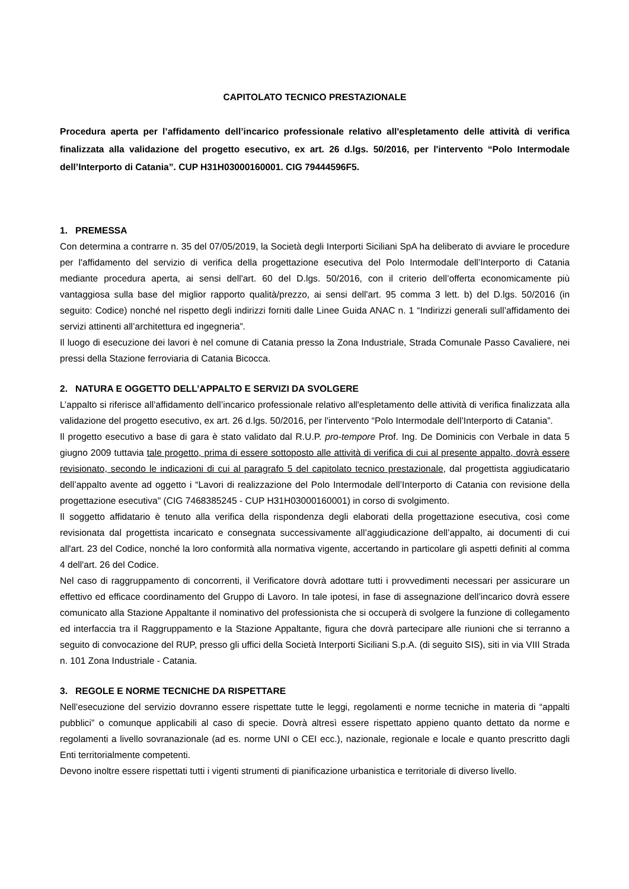CAPITOLATO TECNICO PRESTAZIONALE
Procedura aperta per l’affidamento dell’incarico professionale relativo all'espletamento delle attività di verifica finalizzata alla validazione del progetto esecutivo, ex art. 26 d.lgs. 50/2016, per l'intervento “Polo Intermodale dell’Interporto di Catania”. CUP H31H03000160001. CIG 79444596F5.
1. PREMESSA
Con determina a contrarre n. 35 del 07/05/2019, la Società degli Interporti Siciliani SpA ha deliberato di avviare le procedure per l'affidamento del servizio di verifica della progettazione esecutiva del Polo Intermodale dell’Interporto di Catania mediante procedura aperta, ai sensi dell'art. 60 del D.lgs. 50/2016, con il criterio dell’offerta economicamente più vantaggiosa sulla base del miglior rapporto qualità/prezzo, ai sensi dell'art. 95 comma 3 lett. b) del D.lgs. 50/2016 (in seguito: Codice) nonché nel rispetto degli indirizzi forniti dalle Linee Guida ANAC n. 1 “Indirizzi generali sull’affidamento dei servizi attinenti all’architettura ed ingegneria”.
Il luogo di esecuzione dei lavori è nel comune di Catania presso la Zona Industriale, Strada Comunale Passo Cavaliere, nei pressi della Stazione ferroviaria di Catania Bicocca.
2. NATURA E OGGETTO DELL’APPALTO E SERVIZI DA SVOLGERE
L’appalto si riferisce all’affidamento dell’incarico professionale relativo all'espletamento delle attività di verifica finalizzata alla validazione del progetto esecutivo, ex art. 26 d.lgs. 50/2016, per l'intervento “Polo Intermodale dell’Interporto di Catania”.
Il progetto esecutivo a base di gara è stato validato dal R.U.P. pro-tempore Prof. Ing. De Dominicis con Verbale in data 5 giugno 2009 tuttavia tale progetto, prima di essere sottoposto alle attività di verifica di cui al presente appalto, dovrà essere revisionato, secondo le indicazioni di cui al paragrafo 5 del capitolato tecnico prestazionale, dal progettista aggiudicatario dell’appalto avente ad oggetto i “Lavori di realizzazione del Polo Intermodale dell’Interporto di Catania con revisione della progettazione esecutiva" (CIG 7468385245 - CUP H31H03000160001) in corso di svolgimento.
Il soggetto affidatario è tenuto alla verifica della rispondenza degli elaborati della progettazione esecutiva, così come revisionata dal progettista incaricato e consegnata successivamente all’aggiudicazione dell’appalto, ai documenti di cui all'art. 23 del Codice, nonché la loro conformità alla normativa vigente, accertando in particolare gli aspetti definiti al comma 4 dell'art. 26 del Codice.
Nel caso di raggruppamento di concorrenti, il Verificatore dovrà adottare tutti i provvedimenti necessari per assicurare un effettivo ed efficace coordinamento del Gruppo di Lavoro. In tale ipotesi, in fase di assegnazione dell’incarico dovrà essere comunicato alla Stazione Appaltante il nominativo del professionista che si occuperà di svolgere la funzione di collegamento ed interfaccia tra il Raggruppamento e la Stazione Appaltante, figura che dovrà partecipare alle riunioni che si terranno a seguito di convocazione del RUP, presso gli uffici della Società Interporti Siciliani S.p.A. (di seguito SIS), siti in via VIII Strada n. 101 Zona Industriale - Catania.
3. REGOLE E NORME TECNICHE DA RISPETTARE
Nell’esecuzione del servizio dovranno essere rispettate tutte le leggi, regolamenti e norme tecniche in materia di “appalti pubblici” o comunque applicabili al caso di specie. Dovrà altresì essere rispettato appieno quanto dettato da norme e regolamenti a livello sovranazionale (ad es. norme UNI o CEI ecc.), nazionale, regionale e locale e quanto prescritto dagli Enti territorialmente competenti.
Devono inoltre essere rispettati tutti i vigenti strumenti di pianificazione urbanistica e territoriale di diverso livello.